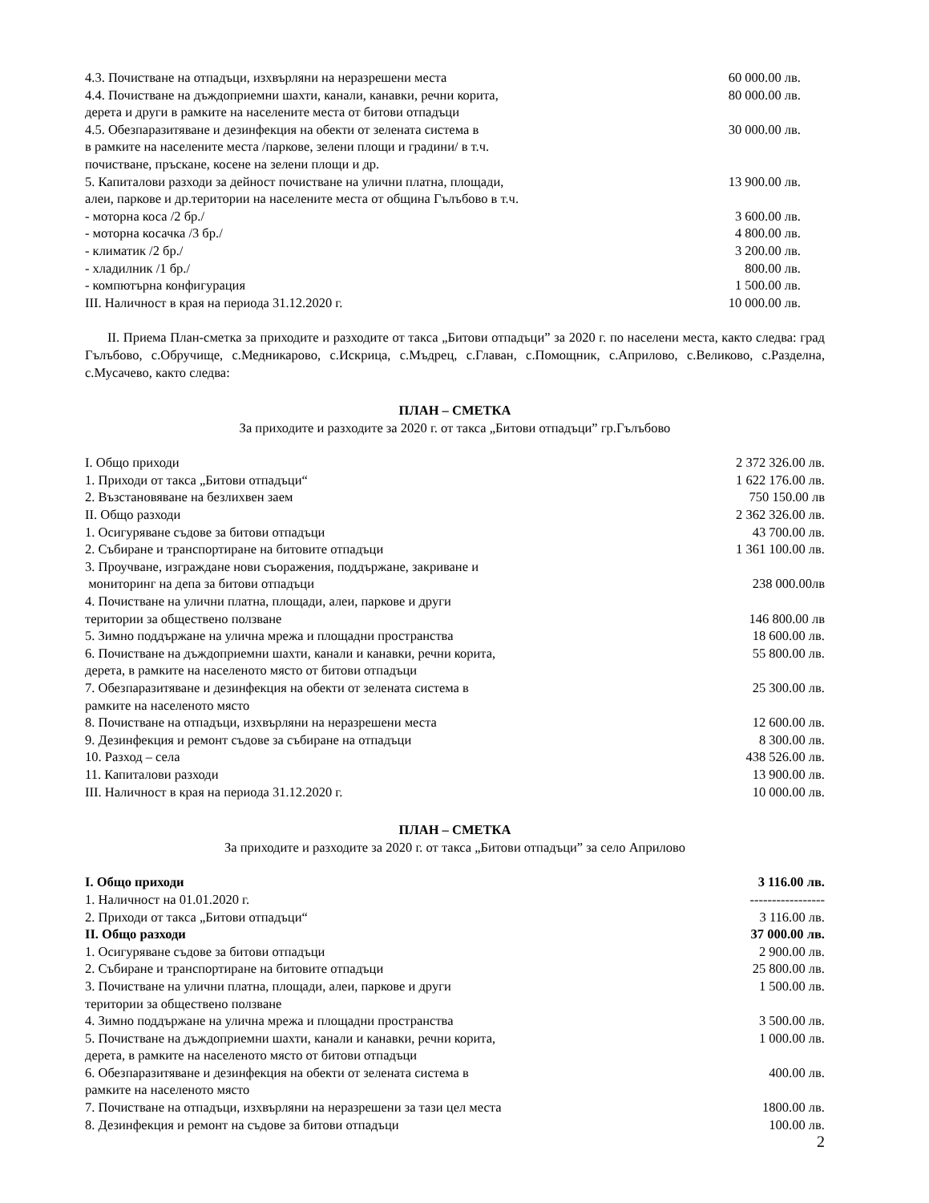| 4.3. Почистване на отпадъци, изхвърляни на неразрешени места | 60 000.00 лв. |
| 4.4. Почистване на дъждоприемни шахти, канали, канавки, речни корита, дерета и други в рамките на населените места от битови отпадъци | 80 000.00 лв. |
| 4.5. Обезпаразитяване и дезинфекция на обекти от зелената система в в рамките на населените места /паркове, зелени площи и градини/ в т.ч. почистване, пръскане, косене на зелени площи и др. | 30 000.00 лв. |
| 5. Капиталови разходи за дейност почистване на улични платна, площади, алеи, паркове и др.територии на населените места от община Гълъбово в т.ч. | 13 900.00 лв. |
| - моторна коса /2 бр./ | 3 600.00 лв. |
| - моторна косачка /3 бр./ | 4 800.00 лв. |
| - климатик /2 бр./ | 3 200.00 лв. |
| - хладилник /1 бр./ | 800.00 лв. |
| - компютърна конфигурация | 1 500.00 лв. |
| III. Наличност в края на периода 31.12.2020 г. | 10 000.00 лв. |
II. Приема План-сметка за приходите и разходите от такса „Битови отпадъци” за 2020 г. по населени места, както следва: град Гълъбово, с.Обручище, с.Медникарово, с.Искрица, с.Мъдрец, с.Главан, с.Помощник, с.Априлово, с.Великово, с.Разделна, с.Мусачево, както следва:
ПЛАН – СМЕТКА
За приходите и разходите за 2020 г. от такса „Битови отпадъци” гр.Гълъбово
| I. Общо приходи | 2 372 326.00 лв. |
| 1. Приходи от такса „Битови отпадъци“ | 1 622 176.00 лв. |
| 2. Възстановяване на безлихвен заем | 750 150.00 лв |
| II. Общо разходи | 2 362 326.00 лв. |
| 1. Осигуряване съдове за битови отпадъци | 43 700.00 лв. |
| 2. Събиране и транспортиране на битовите отпадъци | 1 361 100.00 лв. |
| 3. Проучване, изграждане нови съоражения, поддържане, закриване и мониторинг на депа за битови отпадъци | 238 000.00лв |
| 4. Почистване на улични платна, площади, алеи, паркове и други територии за обществено ползване | 146 800.00 лв |
| 5. Зимно поддържане на улична мрежа и площадни пространства | 18 600.00 лв. |
| 6. Почистване на дъждоприемни шахти, канали и канавки, речни корита, дерета, в рамките на населеното място от битови отпадъци | 55 800.00 лв. |
| 7. Обезпаразитяване и дезинфекция на обекти от зелената система в рамките на населеното място | 25 300.00 лв. |
| 8. Почистване на отпадъци, изхвърляни на неразрешени места | 12 600.00 лв. |
| 9. Дезинфекция и ремонт съдове за събиране на отпадъци | 8 300.00 лв. |
| 10. Разход – села | 438 526.00 лв. |
| 11. Капиталови разходи | 13 900.00 лв. |
| III. Наличност в края на периода 31.12.2020 г. | 10 000.00 лв. |
ПЛАН – СМЕТКА
За приходите и разходите за 2020 г. от такса „Битови отпадъци” за село Априлово
| I. Общо приходи | 3 116.00 лв. |
| 1. Наличност на 01.01.2020 г. | ----------------- |
| 2. Приходи от такса „Битови отпадъци“ | 3 116.00 лв. |
| II. Общо разходи | 37 000.00 лв. |
| 1. Осигуряване съдове за битови отпадъци | 2 900.00 лв. |
| 2. Събиране и транспортиране на битовите отпадъци | 25 800.00 лв. |
| 3. Почистване на улични платна, площади, алеи, паркове и други територии за обществено ползване | 1 500.00 лв. |
| 4. Зимно поддържане на улична мрежа и площадни пространства | 3 500.00 лв. |
| 5. Почистване на дъждоприемни шахти, канали и канавки, речни корита, дерета, в рамките на населеното място от битови отпадъци | 1 000.00 лв. |
| 6. Обезпаразитяване и дезинфекция на обекти от зелената система в рамките на населеното място | 400.00 лв. |
| 7. Почистване на отпадъци, изхвърляни на неразрешени за тази цел места | 1800.00 лв. |
| 8. Дезинфекция и ремонт на съдове за битови отпадъци | 100.00 лв. |
2